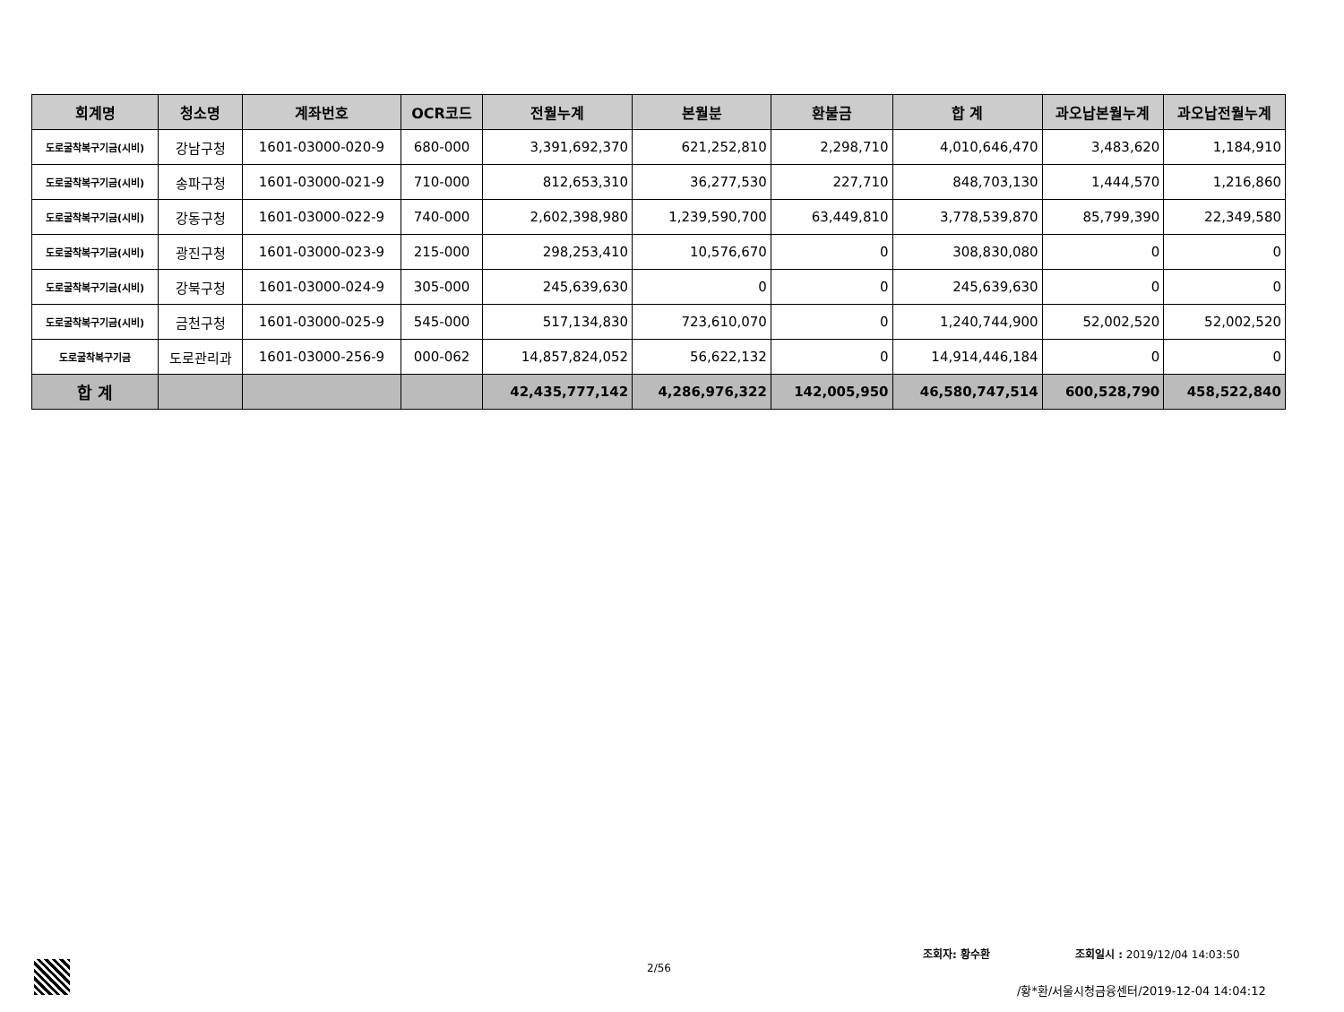| 회계명 | 청소명 | 계좌번호 | OCR코드 | 전월누계 | 본월분 | 환불금 | 합 계 | 과오납본월누계 | 과오납전월누계 |
| --- | --- | --- | --- | --- | --- | --- | --- | --- | --- |
| 도로굴착복구기금(시비) | 강남구청 | 1601-03000-020-9 | 680-000 | 3,391,692,370 | 621,252,810 | 2,298,710 | 4,010,646,470 | 3,483,620 | 1,184,910 |
| 도로굴착복구기금(시비) | 송파구청 | 1601-03000-021-9 | 710-000 | 812,653,310 | 36,277,530 | 227,710 | 848,703,130 | 1,444,570 | 1,216,860 |
| 도로굴착복구기금(시비) | 강동구청 | 1601-03000-022-9 | 740-000 | 2,602,398,980 | 1,239,590,700 | 63,449,810 | 3,778,539,870 | 85,799,390 | 22,349,580 |
| 도로굴착복구기금(시비) | 광진구청 | 1601-03000-023-9 | 215-000 | 298,253,410 | 10,576,670 | 0 | 308,830,080 | 0 | 0 |
| 도로굴착복구기금(시비) | 강북구청 | 1601-03000-024-9 | 305-000 | 245,639,630 | 0 | 0 | 245,639,630 | 0 | 0 |
| 도로굴착복구기금(시비) | 금천구청 | 1601-03000-025-9 | 545-000 | 517,134,830 | 723,610,070 | 0 | 1,240,744,900 | 52,002,520 | 52,002,520 |
| 도로굴착복구기금 | 도로관리과 | 1601-03000-256-9 | 000-062 | 14,857,824,052 | 56,622,132 | 0 | 14,914,446,184 | 0 | 0 |
| 합 계 | | | | 42,435,777,142 | 4,286,976,322 | 142,005,950 | 46,580,747,514 | 600,528,790 | 458,522,840 |
조회자: 황수환 조회일시 : 2019/12/04 14:03:50
2/56
/황*환/서울시청금융센터/2019-12-04 14:04:12